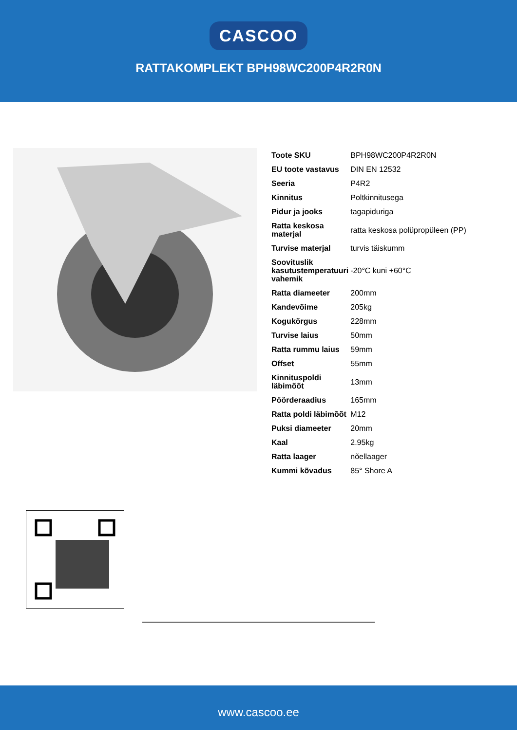CASCOO
RATTAKOMPLEKT BPH98WC200P4R2R0N
| Toote SKU | BPH98WC200P4R2R0N |
| EU toote vastavus | DIN EN 12532 |
| Seeria | P4R2 |
| Kinnitus | Poltkinnitusega |
| Pidur ja jooks | tagapiduriga |
| Ratta keskosa materjal | ratta keskosa polüpropüleen (PP) |
| Turvise materjal | turvis täiskumm |
| Soovituslik kasutustemperatuuri vahemik | -20°C kuni +60°C |
| Ratta diameeter | 200mm |
| Kandevõime | 205kg |
| Kogukõrgus | 228mm |
| Turvise laius | 50mm |
| Ratta rummu laius | 59mm |
| Offset | 55mm |
| Kinnituspoldi läbimõõt | 13mm |
| Pöörderaadius | 165mm |
| Ratta poldi läbimõõt | M12 |
| Puksi diameeter | 20mm |
| Kaal | 2.95kg |
| Ratta laager | nõellaager |
| Kummi kõvadus | 85° Shore A |
www.cascoo.ee